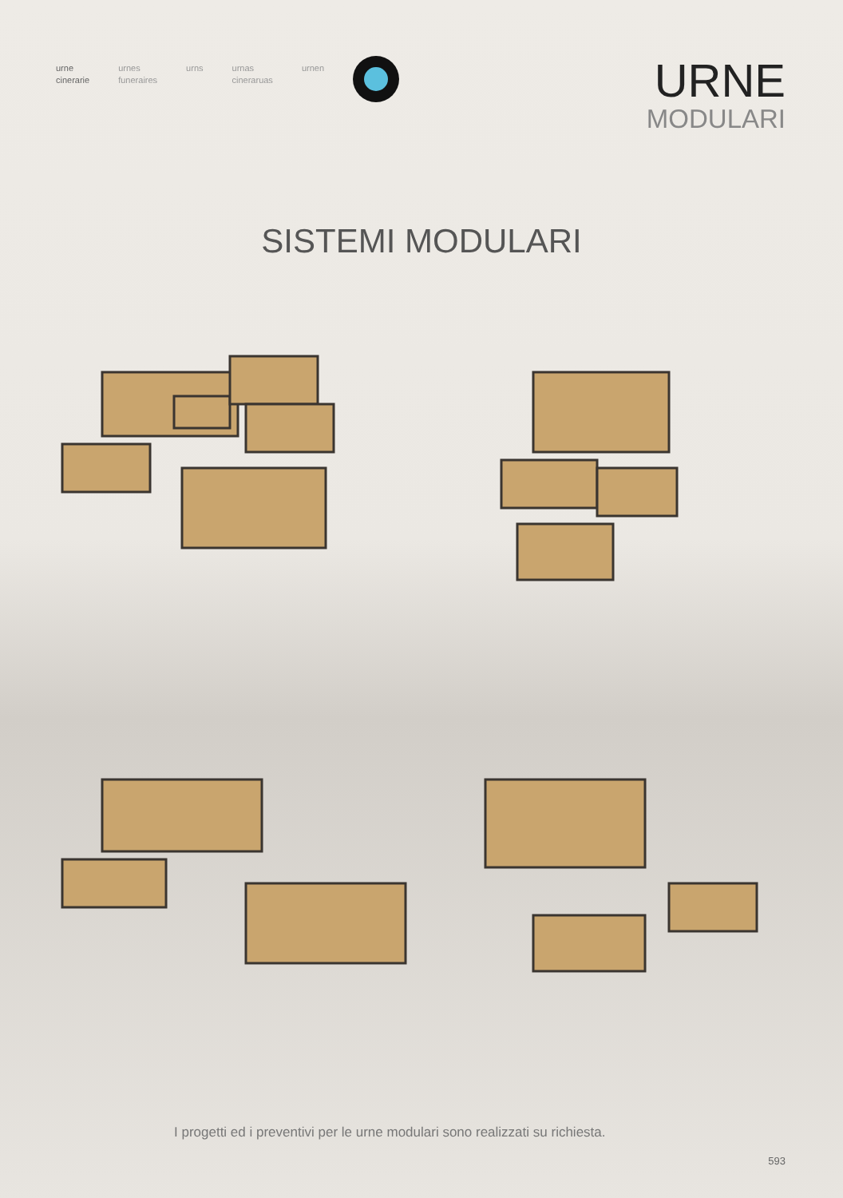urne
cinerarie
urnes
funeraires
urns urnas
cineraruas
urnen
URNE
MODULARI
SISTEMI MODULARI
I progetti ed i preventivi per le urne modulari sono realizzati su richiesta.
593